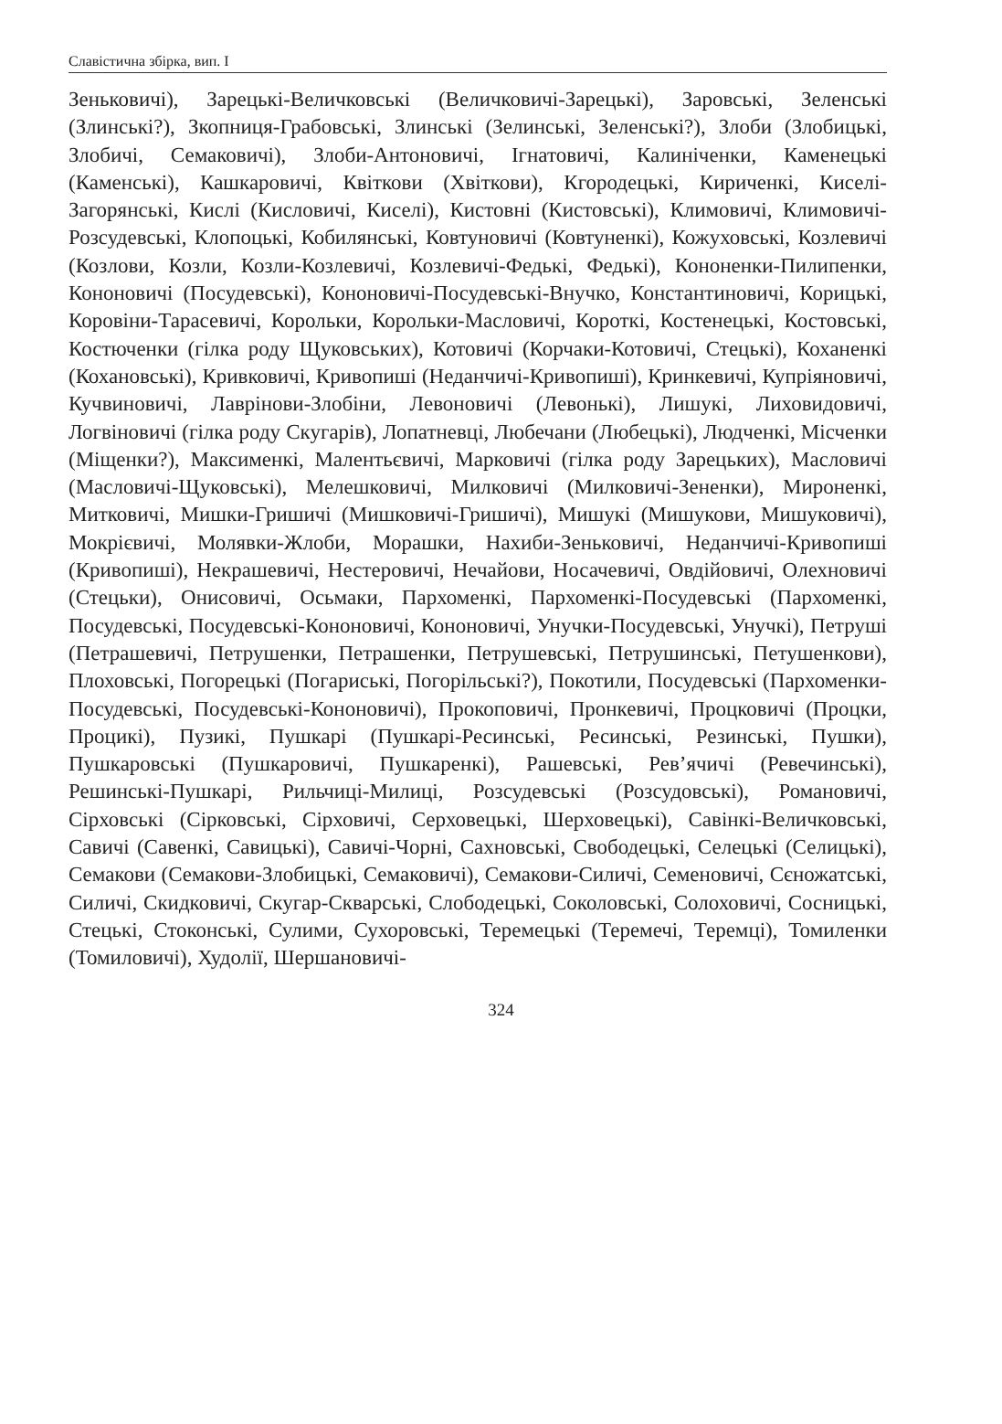Славістична збірка, вип. І
Зеньковичі), Зарецькі-Величковські (Величковичі-Зарецькі), Заровські, Зеленські (Злинські?), Зкопниця-Грабовські, Злинські (Зелинські, Зеленські?), Злоби (Злобицькі, Злобичі, Семаковичі), Злоби-Антоновичі, Ігнатовичі, Калиніченки, Каменецькі (Каменські), Кашкаровичі, Квіткови (Хвіткови), Кгородецькі, Кириченкі, Киселі-Загорянські, Кислі (Кисловичі, Киселі), Кистовні (Кистовські), Климовичі, Климовичі-Розсудевські, Клопоцькі, Кобилянські, Ковтуновичі (Ковтуненкі), Кожуховські, Козлевичі (Козлови, Козли, Козли-Козлевичі, Козлевичі-Федькі, Федькі), Кононенки-Пилипенки, Кононовичі (Посудевські), Кононовичі-Посудевські-Внучко, Константиновичі, Корицькі, Коровіни-Тарасевичі, Корольки, Корольки-Масловичі, Короткі, Костенецькі, Костовські, Костюченки (гілка роду Щуковських), Котовичі (Корчаки-Котовичі, Стецькі), Коханенкі (Кохановські), Кривковичі, Кривопиші (Неданчичі-Кривопиші), Кринкевичі, Купріяновичі, Кучвиновичі, Лаврінови-Злобіни, Левоновичі (Левонькі), Лишукі, Лиховидовичі, Логвіновичі (гілка роду Скугарів), Лопатневці, Любечани (Любецькі), Людченкі, Місченки (Міщенки?), Максименкі, Малентьєвичі, Марковичі (гілка роду Зарецьких), Масловичі (Масловичі-Щуковські), Мелешковичі, Милковичі (Милковичі-Зененки), Мироненкі, Митковичі, Мишки-Гришичі (Мишковичі-Гришичі), Мишукі (Мишукови, Мишуковичі), Мокрієвичі, Молявки-Жлоби, Морашки, Нахиби-Зеньковичі, Неданчичі-Кривопиші (Кривопиші), Некрашевичі, Нестеровичі, Нечайови, Носачевичі, Овдійовичі, Олехновичі (Стецьки), Онисовичі, Осьмаки, Пархоменкі, Пархоменкі-Посудевські (Пархоменкі, Посудевські, Посудевські-Кононовичі, Кононовичі, Унучки-Посудевські, Унучкі), Петруші (Петрашевичі, Петрушенки, Петрашенки, Петрушевські, Петрушинські, Петушенкови), Плоховські, Погорецькі (Погариські, Погорільські?), Покотили, Посудевські (Пархоменки-Посудевські, Посудевські-Кононовичі), Прокоповичі, Пронкевичі, Процковичі (Процки, Процикі), Пузикі, Пушкарі (Пушкарі-Ресинські, Ресинські, Резинські, Пушки), Пушкаровські (Пушкаровичі, Пушкаренкі), Рашевські, Рев’ячичі (Ревечинські), Решинські-Пушкарі, Рильчиці-Милиці, Розсудевські (Розсудовські), Романовичі, Сірховські (Сірковські, Сірховичі, Серховецькі, Шерховецькі), Савінкі-Величковські, Савичі (Савенкі, Савицькі), Савичі-Чорні, Сахновські, Свободецькі, Селецькі (Селицькі), Семакови (Семакови-Злобицькі, Семаковичі), Семакови-Силичі, Семеновичі, Сєножатські, Силичі, Скидковичі, Скугар-Скварські, Слободецькі, Соколовські, Солоховичі, Сосницькі, Стецькі, Стоконські, Сулими, Сухоровські, Теремецькі (Теремечі, Теремці), Томиленки (Томиловичі), Худолії, Шершановичі-
324